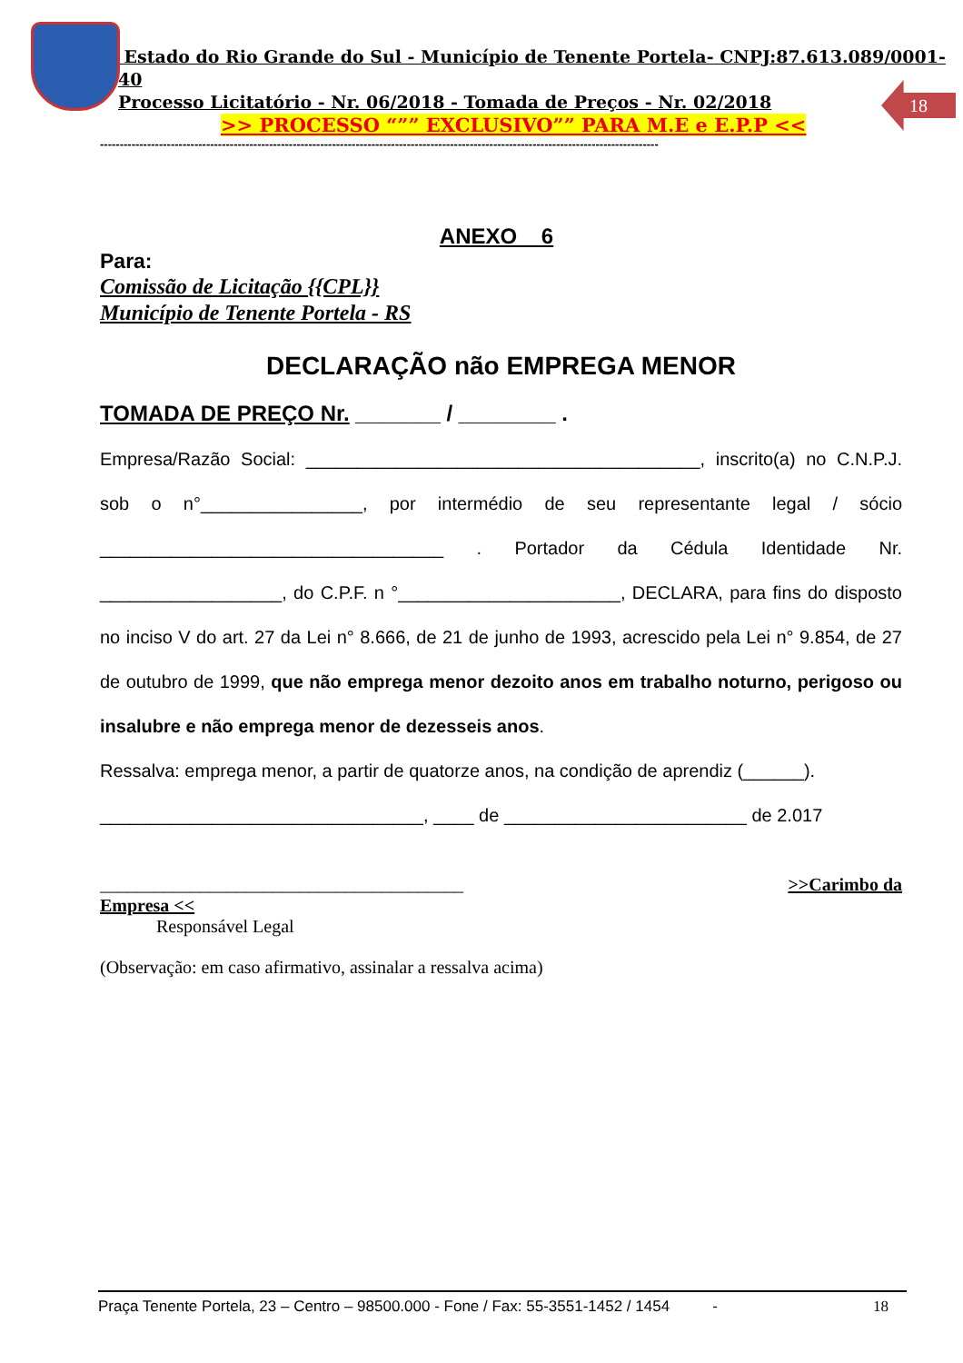18
Estado do Rio Grande do Sul - Município de Tenente Portela- CNPJ:87.613.089/0001-40
Processo Licitatório - Nr. 06/2018 - Tomada de Preços - Nr. 02/2018
>> PROCESSO “”” EXCLUSIVO”” PARA M.E e E.P.P <<
----------------------------------------------------------------------------------------------------------------------------------------------
ANEXO 6
Para:
Comissão de Licitação {{CPL}}
Município de Tenente Portela - RS
DECLARAÇÃO não EMPREGA MENOR
TOMADA DE PREÇO Nr. _______ / ________ .
Empresa/Razão Social: _______________________________________, inscrito(a) no C.N.P.J. sob o n°________________, por intermédio de seu representante legal / sócio __________________________________ . Portador da Cédula Identidade Nr. __________________, do C.P.F. n °______________________, DECLARA, para fins do disposto no inciso V do art. 27 da Lei n° 8.666, de 21 de junho de 1993, acrescido pela Lei n° 9.854, de 27 de outubro de 1999, que não emprega menor dezoito anos em trabalho noturno, perigoso ou insalubre e não emprega menor de dezesseis anos.
Ressalva: emprega menor, a partir de quatorze anos, na condição de aprendiz (______).
________________________________, ____ de ________________________ de 2.017
________________________________________ >>Carimbo da
Empresa <<
Responsável Legal
(Observação: em caso afirmativo, assinalar a ressalva acima)
Praça Tenente Portela, 23 – Centro – 98500.000 - Fone / Fax: 55-3551-1452 / 1454 - 18